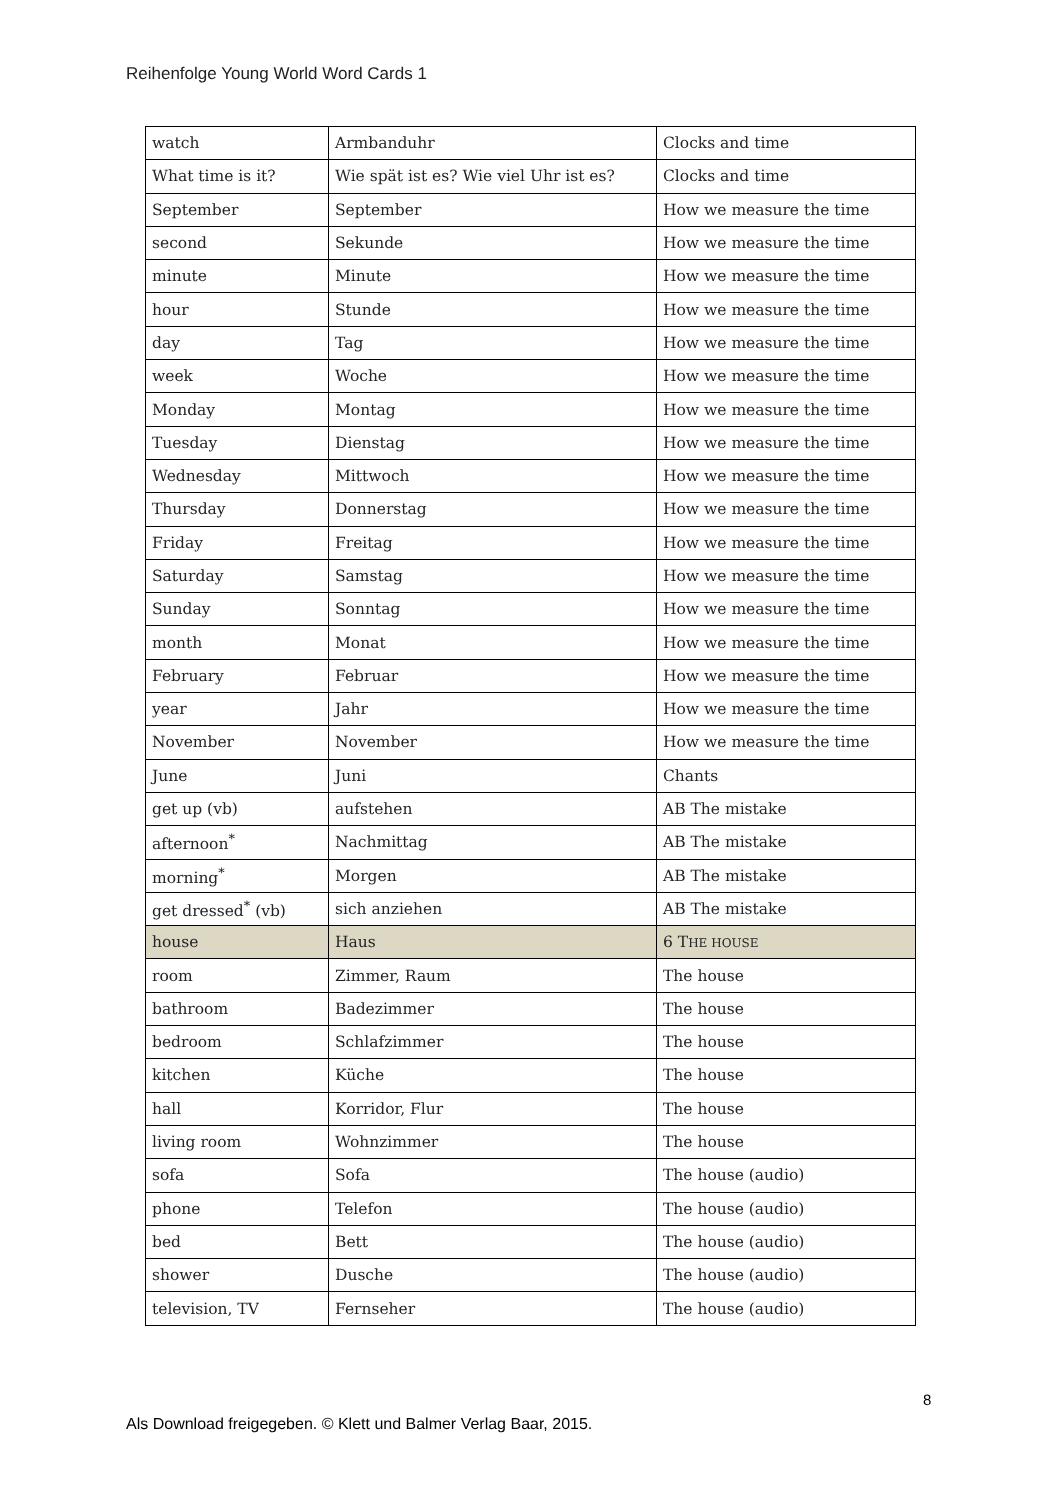Reihenfolge Young World Word Cards 1
| watch | Armbanduhr | Clocks and time |
| What time is it? | Wie spät ist es? Wie viel Uhr ist es? | Clocks and time |
| September | September | How we measure the time |
| second | Sekunde | How we measure the time |
| minute | Minute | How we measure the time |
| hour | Stunde | How we measure the time |
| day | Tag | How we measure the time |
| week | Woche | How we measure the time |
| Monday | Montag | How we measure the time |
| Tuesday | Dienstag | How we measure the time |
| Wednesday | Mittwoch | How we measure the time |
| Thursday | Donnerstag | How we measure the time |
| Friday | Freitag | How we measure the time |
| Saturday | Samstag | How we measure the time |
| Sunday | Sonntag | How we measure the time |
| month | Monat | How we measure the time |
| February | Februar | How we measure the time |
| year | Jahr | How we measure the time |
| November | November | How we measure the time |
| June | Juni | Chants |
| get up (vb) | aufstehen | AB The mistake |
| afternoon<sup>*</sup> | Nachmittag | AB The mistake |
| morning<sup>*</sup> | Morgen | AB The mistake |
| get dressed<sup>*</sup> (vb) | sich anziehen | AB The mistake |
| house | Haus | 6 T HE HOUSE |
| room | Zimmer, Raum | The house |
| bathroom | Badezimmer | The house |
| bedroom | Schlafzimmer | The house |
| kitchen | Küche | The house |
| hall | Korridor, Flur | The house |
| living room | Wohnzimmer | The house |
| sofa | Sofa | The house (audio) |
| phone | Telefon | The house (audio) |
| bed | Bett | The house (audio) |
| shower | Dusche | The house (audio) |
| television, TV | Fernseher | The house (audio) |
8
Als Download freigegeben. © Klett und Balmer Verlag Baar, 2015.